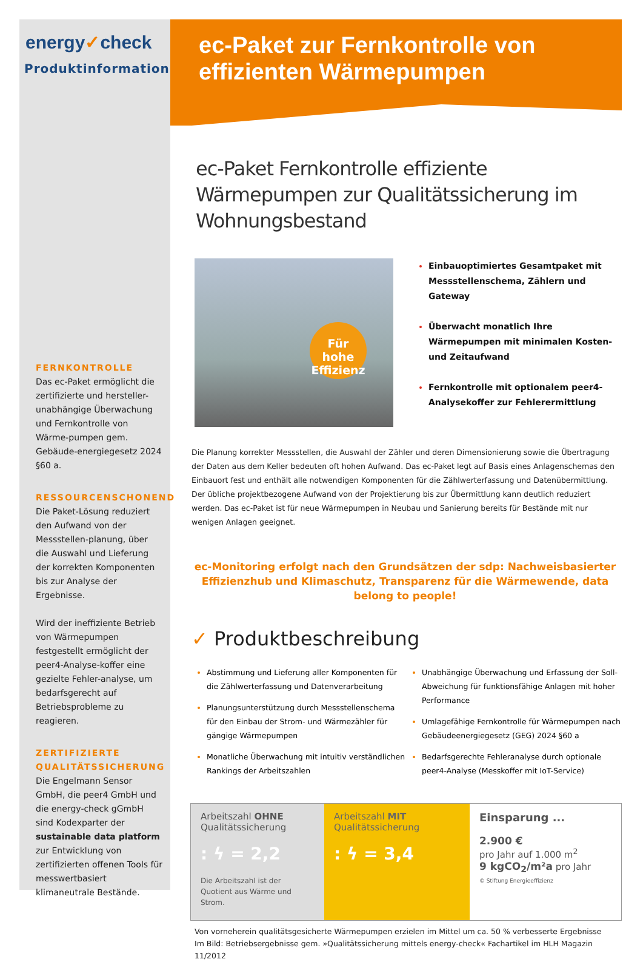energy✓check
Produktinformation
FERNKONTROLLE
Das ec-Paket ermöglicht die zertifizierte und hersteller-unabhängige Überwachung und Fernkontrolle von Wärme-pumpen gem. Gebäude-energiegesetz 2024 §60 a.
RESSOURCENSCHONEND
Die Paket-Lösung reduziert den Aufwand von der Messstellen-planung, über die Auswahl und Lieferung der korrekten Komponenten bis zur Analyse der Ergebnisse.
Wird der ineffiziente Betrieb von Wärmepumpen festgestellt ermöglicht der peer4-Analyse-koffer eine gezielte Fehler-analyse, um bedarfsgerecht auf Betriebsprobleme zu reagieren.
ZERTIFIZIERTE QUALITÄTSSICHERUNG
Die Engelmann Sensor GmbH, die peer4 GmbH und die energy-check gGmbH sind Kodexparter der sustainable data platform zur Entwicklung von zertifizierten offenen Tools für messwertbasiert klimaneutrale Bestände.
ec-Paket zur Fernkontrolle von effizienten Wärmepumpen
ec-Paket Fernkontrolle effiziente Wärmepumpen zur Qualitätssicherung im Wohnungsbestand
Für hohe Effizienz
Einbauoptimiertes Gesamtpaket mit Messstellenschema, Zählern und Gateway
Überwacht monatlich Ihre Wärmepumpen mit minimalen Kosten- und Zeitaufwand
Fernkontrolle mit optionalem peer4-Analysekoffer zur Fehlerermittlung
Die Planung korrekter Messstellen, die Auswahl der Zähler und deren Dimensionierung sowie die Übertragung der Daten aus dem Keller bedeuten oft hohen Aufwand. Das ec-Paket legt auf Basis eines Anlagenschemas den Einbauort fest und enthält alle notwendigen Komponenten für die Zählwerterfassung und Datenübermittlung. Der übliche projektbezogene Aufwand von der Projektierung bis zur Übermittlung kann deutlich reduziert werden. Das ec-Paket ist für neue Wärmepumpen in Neubau und Sanierung bereits für Bestände mit nur wenigen Anlagen geeignet.
ec-Monitoring erfolgt nach den Grundsätzen der sdp: Nachweisbasierter Effizienzhub und Klimaschutz, Transparenz für die Wärmewende, data belong to people!
✓ Produktbeschreibung
Abstimmung und Lieferung aller Komponenten für die Zählwerterfassung und Datenverarbeitung
Planungsunterstützung durch Messstellenschema für den Einbau der Strom- und Wärmezähler für gängige Wärmepumpen
Monatliche Überwachung mit intuitiv verständlichen Rankings der Arbeitszahlen
Unabhängige Überwachung und Erfassung der Soll-Abweichung für funktionsfähige Anlagen mit hoher Performance
Umlagefähige Fernkontrolle für Wärmepumpen nach Gebäudeenergiegesetz (GEG) 2024 §60 a
Bedarfsgerechte Fehleranalyse durch optionale peer4-Analyse (Messkoffer mit IoT-Service)
Arbeitszahl OHNE Qualitätssicherung
: ϟ = 2,2
Die Arbeitszahl ist der Quotient aus Wärme und Strom.
Arbeitszahl MIT Qualitätssicherung
: ϟ = 3,4
Einsparung ...
2.900 €
pro Jahr auf 1.000 m<sup>2</sup>
9 kgCO<sub>2</sub>/m²a pro Jahr
© Stiftung Energieeffizienz
Von vorneherein qualitätsgesicherte Wärmepumpen erzielen im Mittel um ca. 50 % verbesserte Ergebnisse
Im Bild: Betriebsergebnisse gem. »Qualitätssicherung mittels energy-check« Fachartikel im HLH Magazin 11/2012